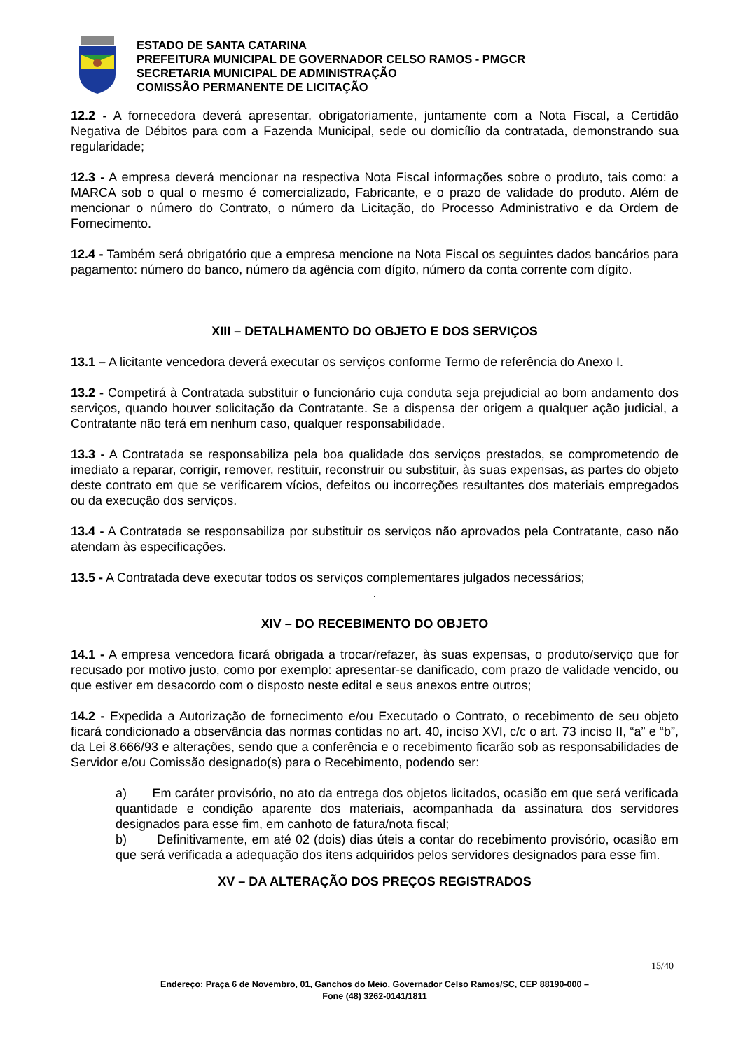ESTADO DE SANTA CATARINA
PREFEITURA MUNICIPAL DE GOVERNADOR CELSO RAMOS - PMGCR
SECRETARIA MUNICIPAL DE ADMINISTRAÇÃO
COMISSÃO PERMANENTE DE LICITAÇÃO
12.2 - A fornecedora deverá apresentar, obrigatoriamente, juntamente com a Nota Fiscal, a Certidão Negativa de Débitos para com a Fazenda Municipal, sede ou domicílio da contratada, demonstrando sua regularidade;
12.3 - A empresa deverá mencionar na respectiva Nota Fiscal informações sobre o produto, tais como: a MARCA sob o qual o mesmo é comercializado, Fabricante, e o prazo de validade do produto. Além de mencionar o número do Contrato, o número da Licitação, do Processo Administrativo e da Ordem de Fornecimento.
12.4 - Também será obrigatório que a empresa mencione na Nota Fiscal os seguintes dados bancários para pagamento: número do banco, número da agência com dígito, número da conta corrente com dígito.
XIII – DETALHAMENTO DO OBJETO E DOS SERVIÇOS
13.1 – A licitante vencedora deverá executar os serviços conforme Termo de referência do Anexo I.
13.2 - Competirá à Contratada substituir o funcionário cuja conduta seja prejudicial ao bom andamento dos serviços, quando houver solicitação da Contratante. Se a dispensa der origem a qualquer ação judicial, a Contratante não terá em nenhum caso, qualquer responsabilidade.
13.3 - A Contratada se responsabiliza pela boa qualidade dos serviços prestados, se comprometendo de imediato a reparar, corrigir, remover, restituir, reconstruir ou substituir, às suas expensas, as partes do objeto deste contrato em que se verificarem vícios, defeitos ou incorreções resultantes dos materiais empregados ou da execução dos serviços.
13.4 - A Contratada se responsabiliza por substituir os serviços não aprovados pela Contratante, caso não atendam às especificações.
13.5 - A Contratada deve executar todos os serviços complementares julgados necessários;
.
XIV – DO RECEBIMENTO DO OBJETO
14.1 - A empresa vencedora ficará obrigada a trocar/refazer, às suas expensas, o produto/serviço que for recusado por motivo justo, como por exemplo: apresentar-se danificado, com prazo de validade vencido, ou que estiver em desacordo com o disposto neste edital e seus anexos entre outros;
14.2 - Expedida a Autorização de fornecimento e/ou Executado o Contrato, o recebimento de seu objeto ficará condicionado a observância das normas contidas no art. 40, inciso XVI, c/c o art. 73 inciso II, “a” e “b”, da Lei 8.666/93 e alterações, sendo que a conferência e o recebimento ficarão sob as responsabilidades de Servidor e/ou Comissão designado(s) para o Recebimento, podendo ser:
a) Em caráter provisório, no ato da entrega dos objetos licitados, ocasião em que será verificada quantidade e condição aparente dos materiais, acompanhada da assinatura dos servidores designados para esse fim, em canhoto de fatura/nota fiscal;
b) Definitivamente, em até 02 (dois) dias úteis a contar do recebimento provisório, ocasião em que será verificada a adequação dos itens adquiridos pelos servidores designados para esse fim.
XV – DA ALTERAÇÃO DOS PREÇOS REGISTRADOS
15/40
Endereço: Praça 6 de Novembro, 01, Ganchos do Meio, Governador Celso Ramos/SC, CEP 88190-000 –
Fone (48) 3262-0141/1811